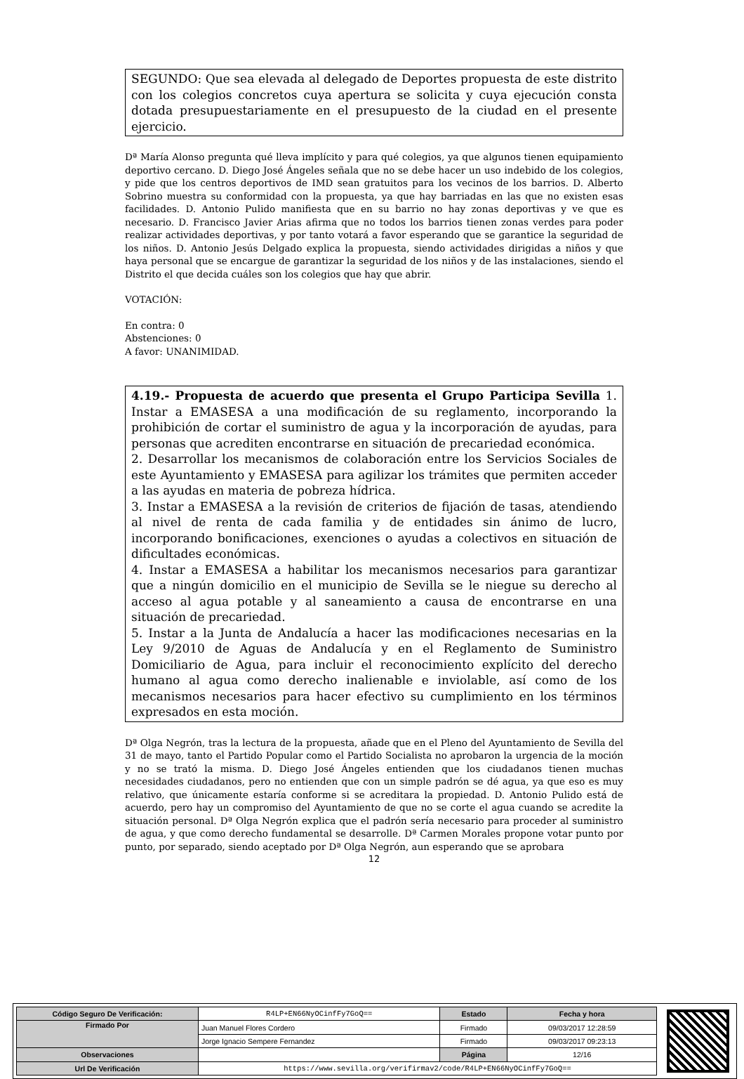SEGUNDO: Que sea elevada al delegado de Deportes propuesta de este distrito con los colegios concretos cuya apertura se solicita y cuya ejecución consta dotada presupuestariamente en el presupuesto de la ciudad en el presente ejercicio.
Dª María Alonso pregunta qué lleva implícito y para qué colegios, ya que algunos tienen equipamiento deportivo cercano. D. Diego José Ángeles señala que no se debe hacer un uso indebido de los colegios, y pide que los centros deportivos de IMD sean gratuitos para los vecinos de los barrios. D. Alberto Sobrino muestra su conformidad con la propuesta, ya que hay barriadas en las que no existen esas facilidades. D. Antonio Pulido manifiesta que en su barrio no hay zonas deportivas y ve que es necesario. D. Francisco Javier Arias afirma que no todos los barrios tienen zonas verdes para poder realizar actividades deportivas, y por tanto votará a favor esperando que se garantice la seguridad de los niños. D. Antonio Jesús Delgado explica la propuesta, siendo actividades dirigidas a niños y que haya personal que se encargue de garantizar la seguridad de los niños y de las instalaciones, siendo el Distrito el que decida cuáles son los colegios que hay que abrir.
VOTACIÓN:
En contra: 0
Abstenciones: 0
A favor: UNANIMIDAD.
4.19.- Propuesta de acuerdo que presenta el Grupo Participa Sevilla 1. Instar a EMASESA a una modificación de su reglamento, incorporando la prohibición de cortar el suministro de agua y la incorporación de ayudas, para personas que acrediten encontrarse en situación de precariedad económica.
2. Desarrollar los mecanismos de colaboración entre los Servicios Sociales de este Ayuntamiento y EMASESA para agilizar los trámites que permiten acceder a las ayudas en materia de pobreza hídrica.
3. Instar a EMASESA a la revisión de criterios de fijación de tasas, atendiendo al nivel de renta de cada familia y de entidades sin ánimo de lucro, incorporando bonificaciones, exenciones o ayudas a colectivos en situación de dificultades económicas.
4. Instar a EMASESA a habilitar los mecanismos necesarios para garantizar que a ningún domicilio en el municipio de Sevilla se le niegue su derecho al acceso al agua potable y al saneamiento a causa de encontrarse en una situación de precariedad.
5. Instar a la Junta de Andalucía a hacer las modificaciones necesarias en la Ley 9/2010 de Aguas de Andalucía y en el Reglamento de Suministro Domiciliario de Agua, para incluir el reconocimiento explícito del derecho humano al agua como derecho inalienable e inviolable, así como de los mecanismos necesarios para hacer efectivo su cumplimiento en los términos expresados en esta moción.
Dª Olga Negrón, tras la lectura de la propuesta, añade que en el Pleno del Ayuntamiento de Sevilla del 31 de mayo, tanto el Partido Popular como el Partido Socialista no aprobaron la urgencia de la moción y no se trató la misma. D. Diego José Ángeles entienden que los ciudadanos tienen muchas necesidades ciudadanos, pero no entienden que con un simple padrón se dé agua, ya que eso es muy relativo, que únicamente estaría conforme si se acreditara la propiedad. D. Antonio Pulido está de acuerdo, pero hay un compromiso del Ayuntamiento de que no se corte el agua cuando se acredite la situación personal. Dª Olga Negrón explica que el padrón sería necesario para proceder al suministro de agua, y que como derecho fundamental se desarrolle. Dª Carmen Morales propone votar punto por punto, por separado, siendo aceptado por Dª Olga Negrón, aun esperando que se aprobara
12
| Código Seguro De Verificación: | R4LP+EN66NyOCinfFy7GoQ== | Estado | Fecha y hora |
| Firmado Por | Juan Manuel Flores Cordero | Firmado | 09/03/2017 12:28:59 |
| | Jorge Ignacio Sempere Fernandez | Firmado | 09/03/2017 09:23:13 |
| Observaciones | | Página | 12/16 |
| Url De Verificación | https://www.sevilla.org/verifirmav2/code/R4LP+EN66NyOCinfFy7GoQ== | | |